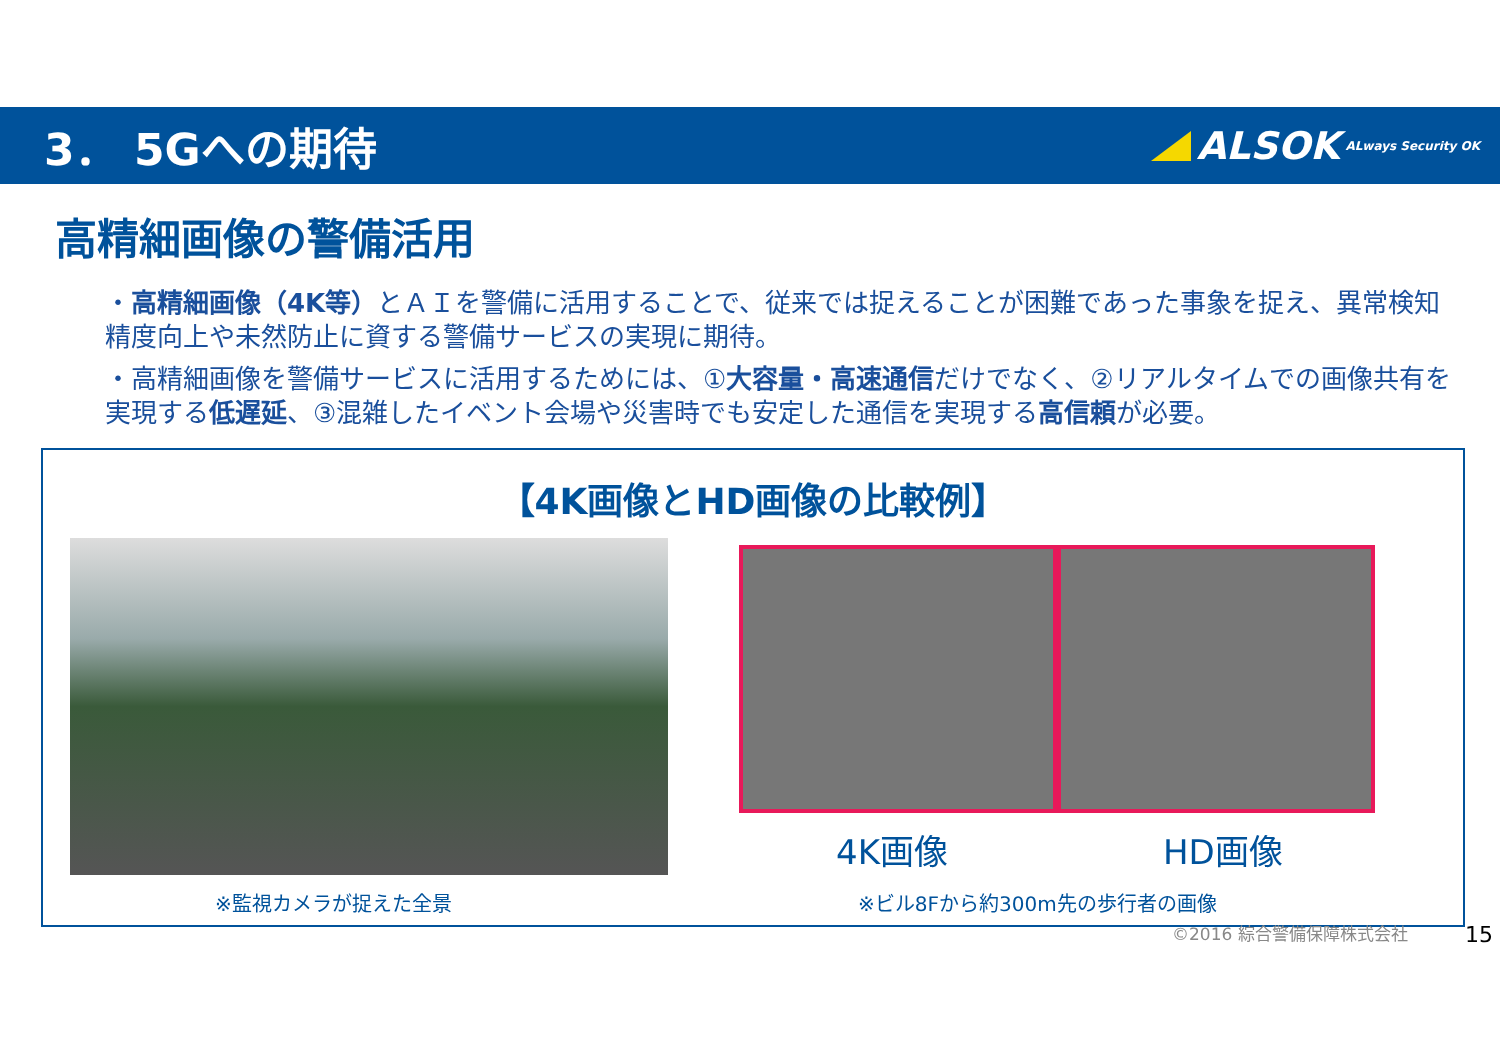3． 5Gへの期待
ALSOK ALways Security OK
高精細画像の警備活用
・高精細画像（4K等）とＡＩを警備に活用することで、従来では捉えることが困難であった事象を捉え、異常検知精度向上や未然防止に資する警備サービスの実現に期待。
・高精細画像を警備サービスに活用するためには、①大容量・高速通信だけでなく、②リアルタイムでの画像共有を実現する低遅延、③混雑したイベント会場や災害時でも安定した通信を実現する高信頼が必要。
【4K画像とHD画像の比較例】
4K画像 HD画像
※監視カメラが捉えた全景 ※ビル8Fから約300m先の歩行者の画像
©2016 綜合警備保障株式会社 15